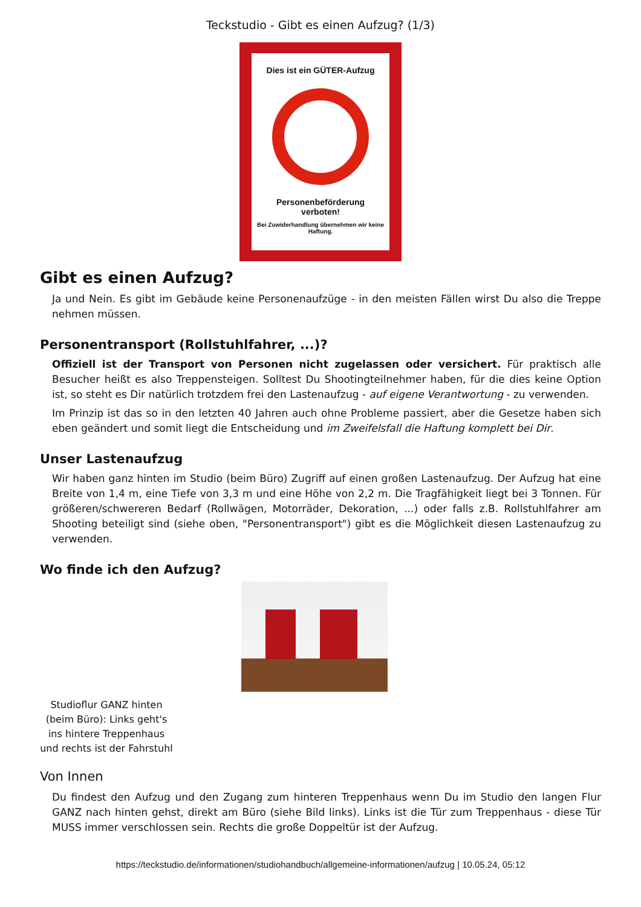Teckstudio - Gibt es einen Aufzug? (1/3)
Dies ist ein GÜTER-Aufzug
Personenbeförderung
verboten!
Bei Zuwiderhandlung übernehmen wir keine Haftung.
Gibt es einen Aufzug?
Ja und Nein. Es gibt im Gebäude keine Personenaufzüge - in den meisten Fällen wirst Du also die Treppe nehmen müssen.
Personentransport (Rollstuhlfahrer, ...)?
Offiziell ist der Transport von Personen nicht zugelassen oder versichert. Für praktisch alle Besucher heißt es also Treppensteigen. Solltest Du Shootingteilnehmer haben, für die dies keine Option ist, so steht es Dir natürlich trotzdem frei den Lastenaufzug - auf eigene Verantwortung - zu verwenden.
Im Prinzip ist das so in den letzten 40 Jahren auch ohne Probleme passiert, aber die Gesetze haben sich eben geändert und somit liegt die Entscheidung und im Zweifelsfall die Haftung komplett bei Dir.
Unser Lastenaufzug
Wir haben ganz hinten im Studio (beim Büro) Zugriff auf einen großen Lastenaufzug. Der Aufzug hat eine Breite von 1,4 m, eine Tiefe von 3,3 m und eine Höhe von 2,2 m. Die Tragfähigkeit liegt bei 3 Tonnen. Für größeren/schwereren Bedarf (Rollwägen, Motorräder, Dekoration, ...) oder falls z.B. Rollstuhlfahrer am Shooting beteiligt sind (siehe oben, "Personentransport") gibt es die Möglichkeit diesen Lastenaufzug zu verwenden.
Wo finde ich den Aufzug?
Studioflur GANZ hinten (beim Büro): Links geht's ins hintere Treppenhaus und rechts ist der Fahrstuhl
Von Innen
Du findest den Aufzug und den Zugang zum hinteren Treppenhaus wenn Du im Studio den langen Flur GANZ nach hinten gehst, direkt am Büro (siehe Bild links). Links ist die Tür zum Treppenhaus - diese Tür MUSS immer verschlossen sein. Rechts die große Doppeltür ist der Aufzug.
https://teckstudio.de/informationen/studiohandbuch/allgemeine-informationen/aufzug | 10.05.24, 05:12